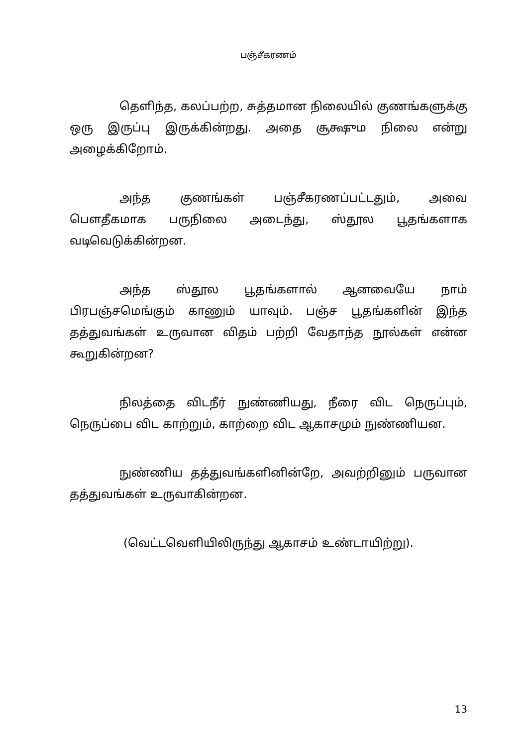பஞ்சீகரணம்
தெளிந்த, கலப்பற்ற, சுத்தமான நிலையில் குணங்களுக்கு ஒரு இருப்பு இருக்கின்றது. அதை சூக்ஷும நிலை என்று அழைக்கிறோம்.
அந்த குணங்கள் பஞ்சீகரணப்பட்டதும், அவை பௌதீகமாக பருநிலை அடைந்து, ஸ்தூல பூதங்களாக வடிவெடுக்கின்றன.
அந்த ஸ்தூல பூதங்களால் ஆனவையே நாம் பிரபஞ்சமெங்கும் காணும் யாவும். பஞ்ச பூதங்களின் இந்த தத்துவங்கள் உருவான விதம் பற்றி வேதாந்த நூல்கள் என்ன கூறுகின்றன?
நிலத்தை விடநீர் நுண்ணியது, நீரை விட நெருப்பும், நெருப்பை விட காற்றும், காற்றை விட ஆகாசமும் நுண்ணியன.
நுண்ணிய தத்துவங்களினின்றே, அவற்றினும் பருவான தத்துவங்கள் உருவாகின்றன.
(வெட்டவெளியிலிருந்து ஆகாசம் உண்டாயிற்று).
13